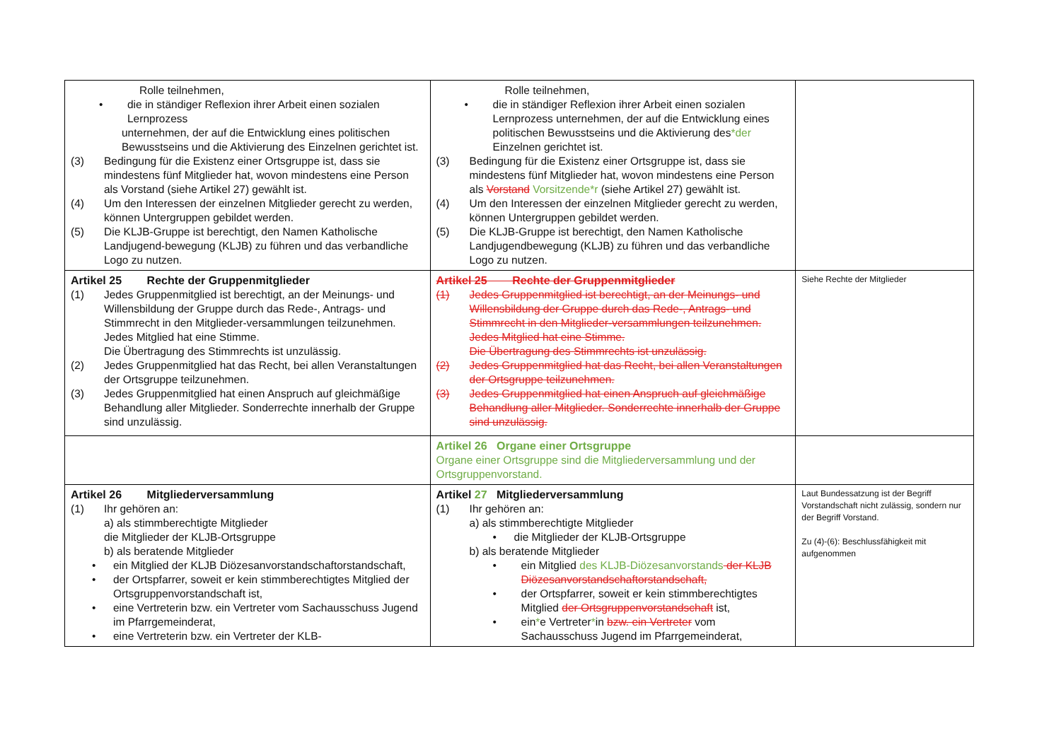| Rolle teilnehmen, • die in ständiger Reflexion ihrer Arbeit einen sozialen Lernprozess unternehmen, der auf die Entwicklung eines politischen Bewusstseins und die Aktivierung des Einzelnen gerichtet ist. (3) Bedingung für die Existenz einer Ortsgruppe ist, dass sie mindestens fünf Mitglieder hat, wovon mindestens eine Person als Vorstand (siehe Artikel 27) gewählt ist. (4) Um den Interessen der einzelnen Mitglieder gerecht zu werden, können Untergruppen gebildet werden. (5) Die KLJB-Gruppe ist berechtigt, den Namen Katholische Landjugend-bewegung (KLJB) zu führen und das verbandliche Logo zu nutzen. | Rolle teilnehmen, • die in ständiger Reflexion ihrer Arbeit einen sozialen Lernprozess unternehmen, der auf die Entwicklung eines politischen Bewusstseins und die Aktivierung des *der Einzelnen gerichtet ist. (3) Bedingung für die Existenz einer Ortsgruppe ist, dass sie mindestens fünf Mitglieder hat, wovon mindestens eine Person als Vorstand Vorsitzende*r (siehe Artikel 27) gewählt ist. (4) Um den Interessen der einzelnen Mitglieder gerecht zu werden, können Untergruppen gebildet werden. (5) Die KLJB-Gruppe ist berechtigt, den Namen Katholische Landjugendbewegung (KLJB) zu führen und das verbandliche Logo zu nutzen. | |
| Artikel 25 Rechte der Gruppenmitglieder (1) Jedes Gruppenmitglied ist berechtigt, an der Meinungs- und Willensbildung der Gruppe durch das Rede-, Antrags- und Stimmrecht in den Mitglieder-versammlungen teilzunehmen. Jedes Mitglied hat eine Stimme. Die Übertragung des Stimmrechts ist unzulässig. (2) Jedes Gruppenmitglied hat das Recht, bei allen Veranstaltungen der Ortsgruppe teilzunehmen. (3) Jedes Gruppenmitglied hat einen Anspruch auf gleichmäßige Behandlung aller Mitglieder. Sonderrechte innerhalb der Gruppe sind unzulässig. | Artikel 25 Rechte der Gruppenmitglieder (1) Jedes Gruppenmitglied ist berechtigt, an der Meinungs- und Willensbildung der Gruppe durch das Rede-, Antrags- und Stimmrecht in den Mitglieder-versammlungen teilzunehmen. Jedes Mitglied hat eine Stimme. Die Übertragung des Stimmrechts ist unzulässig. (2) Jedes Gruppenmitglied hat das Recht, bei allen Veranstaltungen der Ortsgruppe teilzunehmen. (3) Jedes Gruppenmitglied hat einen Anspruch auf gleichmäßige Behandlung aller Mitglieder. Sonderrechte innerhalb der Gruppe sind unzulässig. | Siehe Rechte der Mitglieder |
| | Artikel 26 Organe einer Ortsgruppe Organe einer Ortsgruppe sind die Mitgliederversammlung und der Ortsgruppenvorstand. | |
| Artikel 26 Mitgliederversammlung (1) Ihr gehören an: a) als stimmberechtigte Mitglieder die Mitglieder der KLJB-Ortsgruppe b) als beratende Mitglieder • ein Mitglied der KLJB Diözesanvorstandschaftorstandschaft, • der Ortspfarrer, soweit er kein stimmberechtigtes Mitglied der Ortsgruppenvorstandschaft ist, • eine Vertreterin bzw. ein Vertreter vom Sachausschuss Jugend im Pfarrgemeinderat, • eine Vertreterin bzw. ein Vertreter der KLB- | Artikel 27 Mitgliederversammlung (1) Ihr gehören an: a) als stimmberechtigte Mitglieder • die Mitglieder der KLJB-Ortsgruppe b) als beratende Mitglieder • ein Mitglied des KLJB-Diözesanvorstands der KLJB Diözesanvorstandschaftorstandschaft, • der Ortspfarrer, soweit er kein stimmberechtigtes Mitglied der Ortsgruppenvorstandschaft ist, • ein * e Vertreter * in bzw. ein Vertreter vom Sachausschuss Jugend im Pfarrgemeinderat, | Laut Bundessatzung ist der Begriff Vorstandschaft nicht zulässig, sondern nur der Begriff Vorstand. Zu (4)-(6): Beschlussfähigkeit mit aufgenommen |